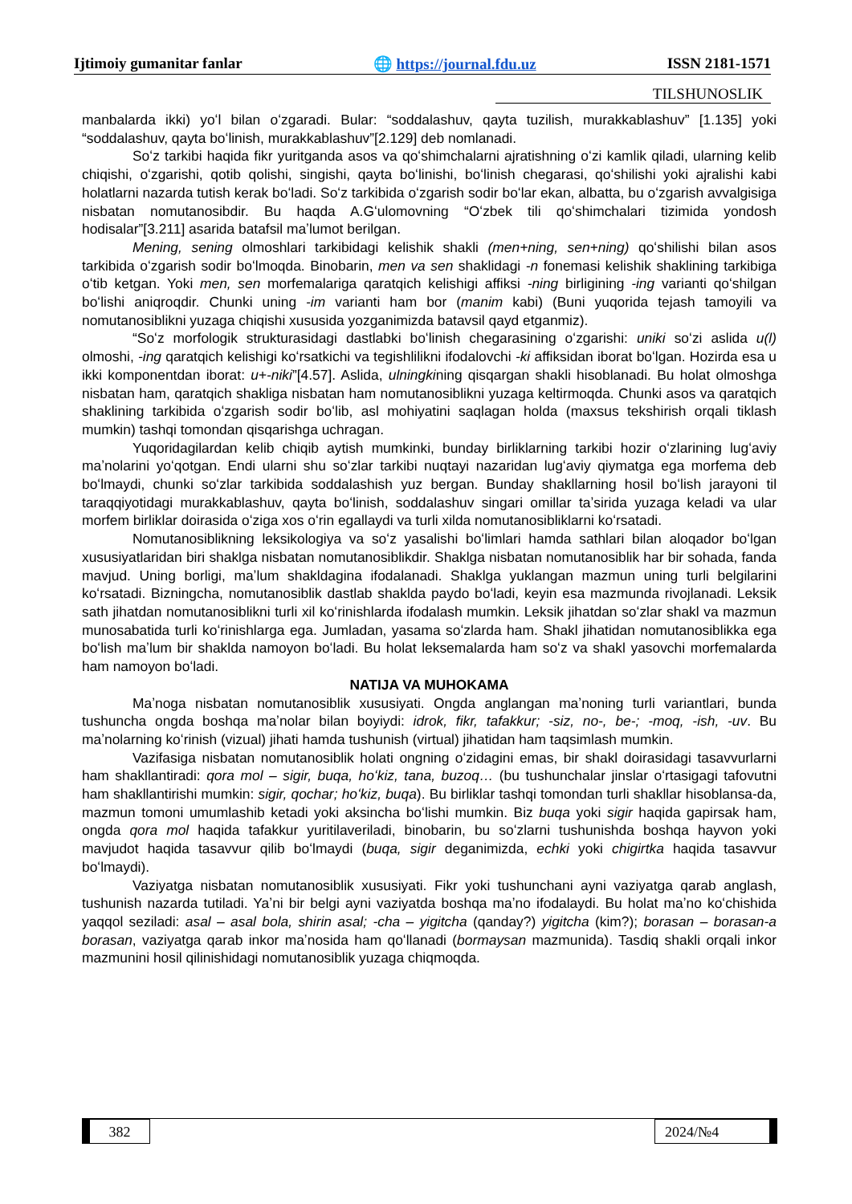Ijtimoiy gumanitar fanlar 🌐 https://journal.fdu.uz ISSN 2181-1571
TILSHUNOSLIK
manbalarda ikki) yoʻl bilan oʻzgaradi. Bular: “soddalashuv, qayta tuzilish, murakkablashuv” [1.135] yoki “soddalashuv, qayta boʻlinish, murakkablashuv”[2.129] deb nomlanadi.
Soʻz tarkibi haqida fikr yuritganda asos va qoʻshimchalarni ajratishning oʻzi kamlik qiladi, ularning kelib chiqishi, oʻzgarishi, qotib qolishi, singishi, qayta boʻlinishi, boʻlinish chegarasi, qoʻshilishi yoki ajralishi kabi holatlarni nazarda tutish kerak boʻladi. Soʻz tarkibida oʻzgarish sodir boʻlar ekan, albatta, bu oʻzgarish avvalgisiga nisbatan nomutanosibdir. Bu haqda A.Gʻulomovning “Oʻzbek tili qoʻshimchalari tizimida yondosh hodisalar”[3.211] asarida batafsil maʼlumot berilgan.
Mening, sening olmoshlari tarkibidagi kelishik shakli (men+ning, sen+ning) qoʻshilishi bilan asos tarkibida oʻzgarish sodir boʻlmoqda. Binobarin, men va sen shaklidagi -n fonemasi kelishik shaklining tarkibiga oʻtib ketgan. Yoki men, sen morfemalariga qaratqich kelishigi affiksi -ning birligining -ing varianti qoʻshilgan boʻlishi aniqroqdir. Chunki uning -im varianti ham bor (manim kabi) (Buni yuqorida tejash tamoyili va nomutanosiblikni yuzaga chiqishi xususida yozganimizda batavsil qayd etganmiz).
“Soʻz morfologik strukturasidagi dastlabki boʻlinish chegarasining oʻzgarishi: uniki soʻzi aslida u(l) olmoshi, -ing qaratqich kelishigi koʻrsatkichi va tegishlilikni ifodalovchi -ki affiksidan iborat boʻlgan. Hozirda esa u ikki komponentdan iborat: u+-niki”[4.57]. Aslida, ulningkining qisqargan shakli hisoblanadi. Bu holat olmoshga nisbatan ham, qaratqich shakliga nisbatan ham nomutanosiblikni yuzaga keltirmoqda. Chunki asos va qaratqich shaklining tarkibida oʻzgarish sodir boʻlib, asl mohiyatini saqlagan holda (maxsus tekshirish orqali tiklash mumkin) tashqi tomondan qisqarishga uchragan.
Yuqoridagilardan kelib chiqib aytish mumkinki, bunday birliklarning tarkibi hozir oʻzlarining lugʻaviy maʼnolarini yoʻqotgan. Endi ularni shu soʻzlar tarkibi nuqtayi nazaridan lugʻaviy qiymatga ega morfema deb boʻlmaydi, chunki soʻzlar tarkibida soddalashish yuz bergan. Bunday shakllarning hosil boʻlish jarayoni til taraqqiyotidagi murakkablashuv, qayta boʻlinish, soddalashuv singari omillar taʼsirida yuzaga keladi va ular morfem birliklar doirasida oʻziga xos oʻrin egallaydi va turli xilda nomutanosibliklarni koʻrsatadi.
Nomutanosiblikning leksikologiya va soʻz yasalishi boʻlimlari hamda sathlari bilan aloqador boʻlgan xususiyatlaridan biri shaklga nisbatan nomutanosiblikdir. Shaklga nisbatan nomutanosiblik har bir sohada, fanda mavjud. Uning borligi, maʼlum shakldagina ifodalanadi. Shaklga yuklangan mazmun uning turli belgilarini koʻrsatadi. Bizningcha, nomutanosiblik dastlab shaklda paydo boʻladi, keyin esa mazmunda rivojlanadi. Leksik sath jihatdan nomutanosiblikni turli xil koʻrinishlarda ifodalash mumkin. Leksik jihatdan soʻzlar shakl va mazmun munosabatida turli koʻrinishlarga ega. Jumladan, yasama soʻzlarda ham. Shakl jihatidan nomutanosiblikka ega boʻlish maʼlum bir shaklda namoyon boʻladi. Bu holat leksemalarda ham soʻz va shakl yasovchi morfemalarda ham namoyon boʻladi.
NATIJA VA MUHOKAMA
Maʼnoga nisbatan nomutanosiblik xususiyati. Ongda anglangan maʼnoning turli variantlari, bunda tushuncha ongda boshqa maʼnolar bilan boyiydi: idrok, fikr, tafakkur; -siz, no-, be-; -moq, -ish, -uv. Bu maʼnolarning koʻrinish (vizual) jihati hamda tushunish (virtual) jihatidan ham taqsimlash mumkin.
Vazifasiga nisbatan nomutanosiblik holati ongning oʻzidagini emas, bir shakl doirasidagi tasavvurlarni ham shakllantiradi: qora mol – sigir, buqa, hoʻkiz, tana, buzoq… (bu tushunchalar jinslar oʻrtasigagi tafovutni ham shakllantirishi mumkin: sigir, qochar; hoʻkiz, buqa). Bu birliklar tashqi tomondan turli shakllar hisoblansa-da, mazmun tomoni umumlashib ketadi yoki aksincha boʻlishi mumkin. Biz buqa yoki sigir haqida gapirsak ham, ongda qora mol haqida tafakkur yuritilaveriladi, binobarin, bu soʻzlarni tushunishda boshqa hayvon yoki mavjudot haqida tasavvur qilib boʻlmaydi (buqa, sigir deganimizda, echki yoki chigirtka haqida tasavvur boʻlmaydi).
Vaziyatga nisbatan nomutanosiblik xususiyati. Fikr yoki tushunchani ayni vaziyatga qarab anglash, tushunish nazarda tutiladi. Yaʼni bir belgi ayni vaziyatda boshqa maʼno ifodalaydi. Bu holat maʼno koʻchishida yaqqol seziladi: asal – asal bola, shirin asal; -cha – yigitcha (qanday?) yigitcha (kim?); borasan – borasan-a borasan, vaziyatga qarab inkor maʼnosida ham qoʻllanadi (bormaysan mazmunida). Tasdiq shakli orqali inkor mazmunini hosil qilinishidagi nomutanosiblik yuzaga chiqmoqda.
382 2024/№4